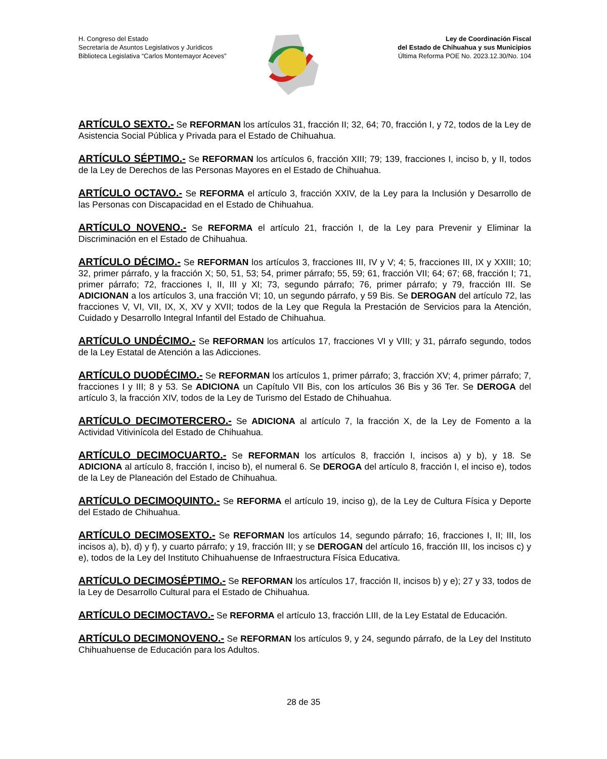H. Congreso del Estado
Secretaría de Asuntos Legislativos y Jurídicos
Biblioteca Legislativa “Carlos Montemayor Aceves”
Ley de Coordinación Fiscal
del Estado de Chihuahua y sus Municipios
Última Reforma POE No. 2023.12.30/No. 104
ARTÍCULO SEXTO.- Se REFORMAN los artículos 31, fracción II; 32, 64; 70, fracción I, y 72, todos de la Ley de Asistencia Social Pública y Privada para el Estado de Chihuahua.
ARTÍCULO SÉPTIMO.- Se REFORMAN los artículos 6, fracción XIII; 79; 139, fracciones I, inciso b, y II, todos de la Ley de Derechos de las Personas Mayores en el Estado de Chihuahua.
ARTÍCULO OCTAVO.- Se REFORMA el artículo 3, fracción XXIV, de la Ley para la Inclusión y Desarrollo de las Personas con Discapacidad en el Estado de Chihuahua.
ARTÍCULO NOVENO.- Se REFORMA el artículo 21, fracción I, de la Ley para Prevenir y Eliminar la Discriminación en el Estado de Chihuahua.
ARTÍCULO DÉCIMO.- Se REFORMAN los artículos 3, fracciones III, IV y V; 4; 5, fracciones III, IX y XXIII; 10; 32, primer párrafo, y la fracción X; 50, 51, 53; 54, primer párrafo; 55, 59; 61, fracción VII; 64; 67; 68, fracción I; 71, primer párrafo; 72, fracciones I, II, III y XI; 73, segundo párrafo; 76, primer párrafo; y 79, fracción III. Se ADICIONAN a los artículos 3, una fracción VI; 10, un segundo párrafo, y 59 Bis. Se DEROGAN del artículo 72, las fracciones V, VI, VII, IX, X, XV y XVII; todos de la Ley que Regula la Prestación de Servicios para la Atención, Cuidado y Desarrollo Integral Infantil del Estado de Chihuahua.
ARTÍCULO UNDÉCIMO.- Se REFORMAN los artículos 17, fracciones VI y VIII; y 31, párrafo segundo, todos de la Ley Estatal de Atención a las Adicciones.
ARTÍCULO DUODÉCIMO.- Se REFORMAN los artículos 1, primer párrafo; 3, fracción XV; 4, primer párrafo; 7, fracciones I y III; 8 y 53. Se ADICIONA un Capítulo VII Bis, con los artículos 36 Bis y 36 Ter. Se DEROGA del artículo 3, la fracción XIV, todos de la Ley de Turismo del Estado de Chihuahua.
ARTÍCULO DECIMOTERCERO.- Se ADICIONA al artículo 7, la fracción X, de la Ley de Fomento a la Actividad Vitivinícola del Estado de Chihuahua.
ARTÍCULO DECIMOCUARTO.- Se REFORMAN los artículos 8, fracción I, incisos a) y b), y 18. Se ADICIONA al artículo 8, fracción I, inciso b), el numeral 6. Se DEROGA del artículo 8, fracción I, el inciso e), todos de la Ley de Planeación del Estado de Chihuahua.
ARTÍCULO DECIMOQUINTO.- Se REFORMA el artículo 19, inciso g), de la Ley de Cultura Física y Deporte del Estado de Chihuahua.
ARTÍCULO DECIMOSEXTO.- Se REFORMAN los artículos 14, segundo párrafo; 16, fracciones I, II; III, los incisos a), b), d) y f), y cuarto párrafo; y 19, fracción III; y se DEROGAN del artículo 16, fracción III, los incisos c) y e), todos de la Ley del Instituto Chihuahuense de Infraestructura Física Educativa.
ARTÍCULO DECIMOSÉPTIMO.- Se REFORMAN los artículos 17, fracción II, incisos b) y e); 27 y 33, todos de la Ley de Desarrollo Cultural para el Estado de Chihuahua.
ARTÍCULO DECIMOCTAVO.- Se REFORMA el artículo 13, fracción LIII, de la Ley Estatal de Educación.
ARTÍCULO DECIMONOVENO.- Se REFORMAN los artículos 9, y 24, segundo párrafo, de la Ley del Instituto Chihuahuense de Educación para los Adultos.
28 de 35